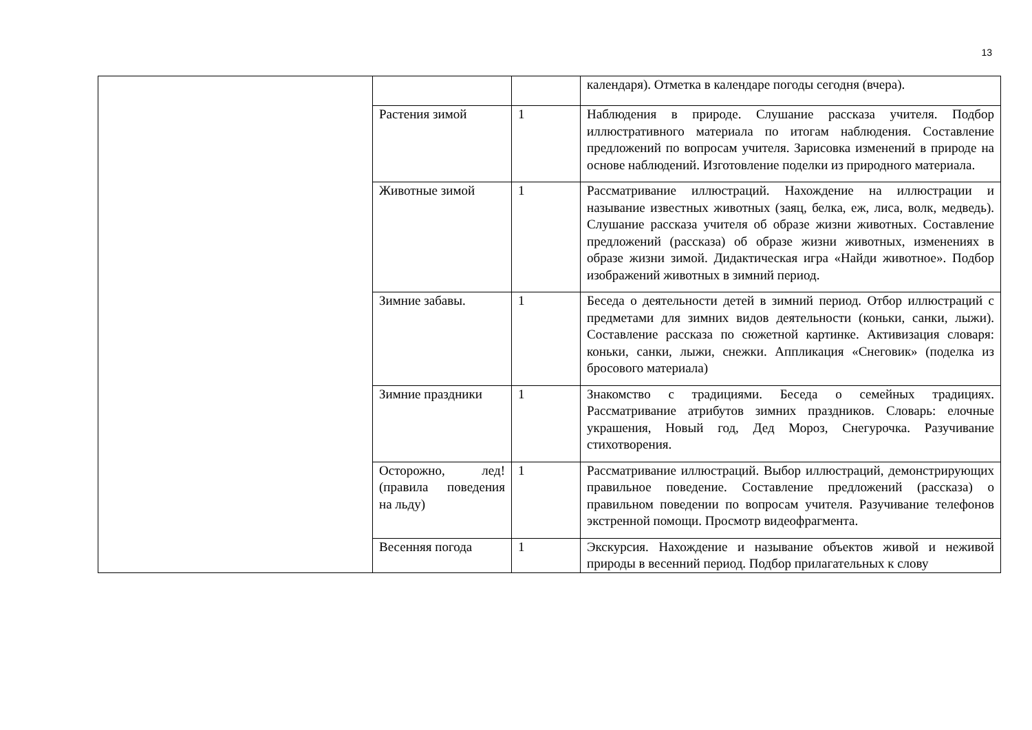13
| | | | календаря). Отметка в календаре погоды сегодня (вчера). |
| | Растения зимой | 1 | Наблюдения в природе. Слушание рассказа учителя. Подбор иллюстративного материала по итогам наблюдения. Составление предложений по вопросам учителя. Зарисовка изменений в природе на основе наблюдений. Изготовление поделки из природного материала. |
| | Животные зимой | 1 | Рассматривание иллюстраций. Нахождение на иллюстрации и называние известных животных (заяц, белка, еж, лиса, волк, медведь). Слушание рассказа учителя об образе жизни животных. Составление предложений (рассказа) об образе жизни животных, изменениях в образе жизни зимой. Дидактическая игра «Найди животное». Подбор изображений животных в зимний период. |
| | Зимние забавы. | 1 | Беседа о деятельности детей в зимний период. Отбор иллюстраций с предметами для зимних видов деятельности (коньки, санки, лыжи). Составление рассказа по сюжетной картинке. Активизация словаря: коньки, санки, лыжи, снежки. Аппликация «Снеговик» (поделка из бросового материала) |
| | Зимние праздники | 1 | Знакомство с традициями. Беседа о семейных традициях. Рассматривание атрибутов зимних праздников. Словарь: елочные украшения, Новый год, Дед Мороз, Снегурочка. Разучивание стихотворения. |
| | Осторожно, лед! (правила поведения на льду) | 1 | Рассматривание иллюстраций. Выбор иллюстраций, демонстрирующих правильное поведение. Составление предложений (рассказа) о правильном поведении по вопросам учителя. Разучивание телефонов экстренной помощи. Просмотр видеофрагмента. |
| | Весенняя погода | 1 | Экскурсия. Нахождение и называние объектов живой и неживой природы в весенний период. Подбор прилагательных к слову |